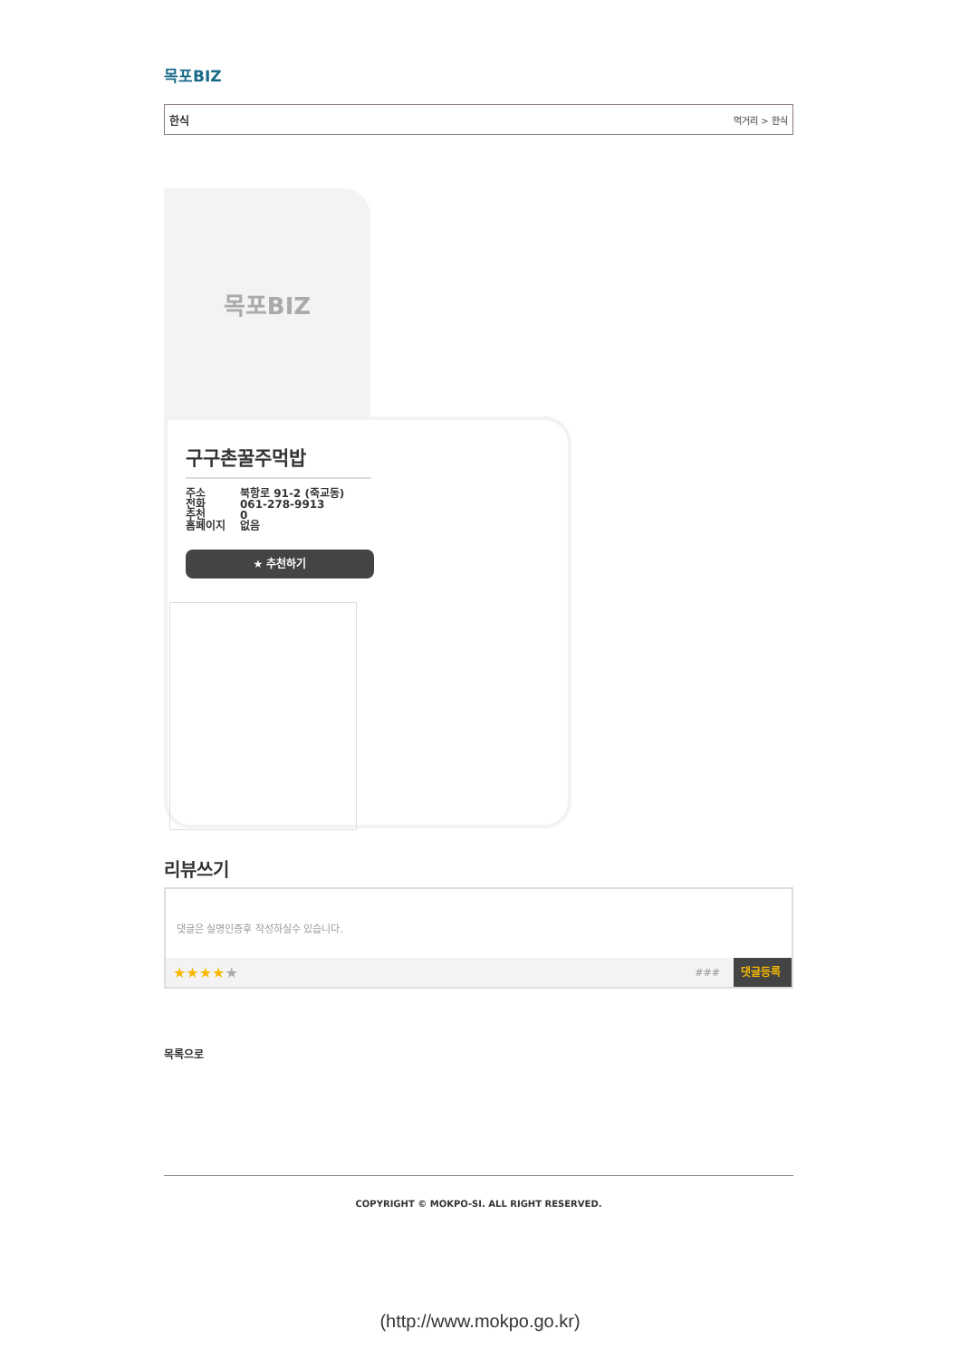목포BIZ
한식 먹거리 > 한식
목포BIZ
구구촌꿀주먹밥
주소
전화
추천
홈페이지
북항로 91-2 (죽교동)
061-278-9913
0
없음
★ 추천하기
리뷰쓰기
댓글은 실명인증후 작성하실수 있습니다.
★★★★ ★ ### 댓글등록
목록으로
COPYRIGHT © MOKPO-SI. ALL RIGHT RESERVED.
(http://www.mokpo.go.kr)